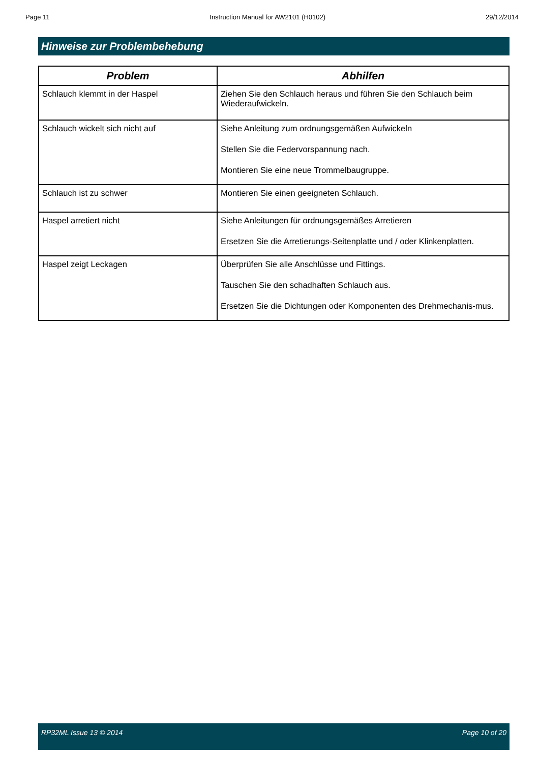Page 11 Instruction Manual for AW2101 (H0102) 29/12/2014
Hinweise zur Problembehebung
| Problem | Abhilfen |
| --- | --- |
| Schlauch klemmt in der Haspel | Ziehen Sie den Schlauch heraus und führen Sie den Schlauch beim Wiederaufwickeln. |
| Schlauch wickelt sich nicht auf | Siehe Anleitung zum ordnungsgemäßen Aufwickeln Stellen Sie die Federvorspannung nach. Montieren Sie eine neue Trommelbaugruppe. |
| Schlauch ist zu schwer | Montieren Sie einen geeigneten Schlauch. |
| Haspel arretiert nicht | Siehe Anleitungen für ordnungsgemäßes Arretieren Ersetzen Sie die Arretierungs-Seitenplatte und / oder Klinkenplatten. |
| Haspel zeigt Leckagen | Überprüfen Sie alle Anschlüsse und Fittings. Tauschen Sie den schadhaften Schlauch aus. Ersetzen Sie die Dichtungen oder Komponenten des Drehmechanis-mus. |
RP32ML Issue 13 © 2014 Page 10 of 20